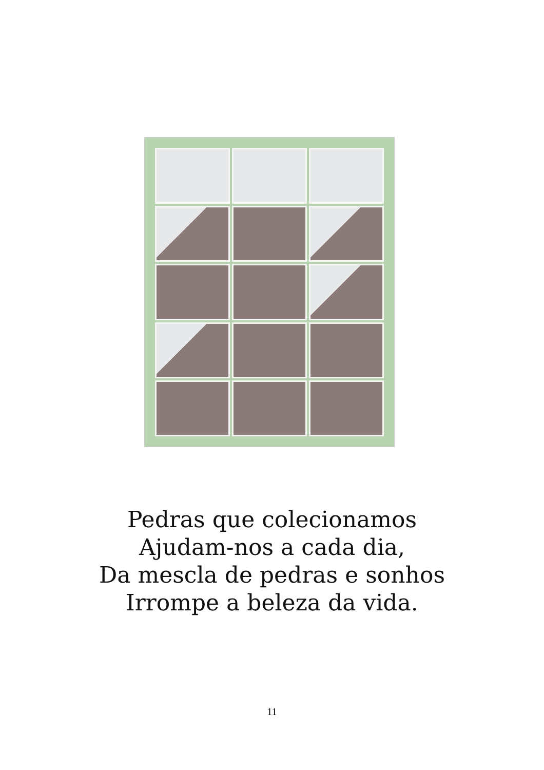Pedras que colecionamos
Ajudam-nos a cada dia,
Da mescla de pedras e sonhos
Irrompe a beleza da vida.
11